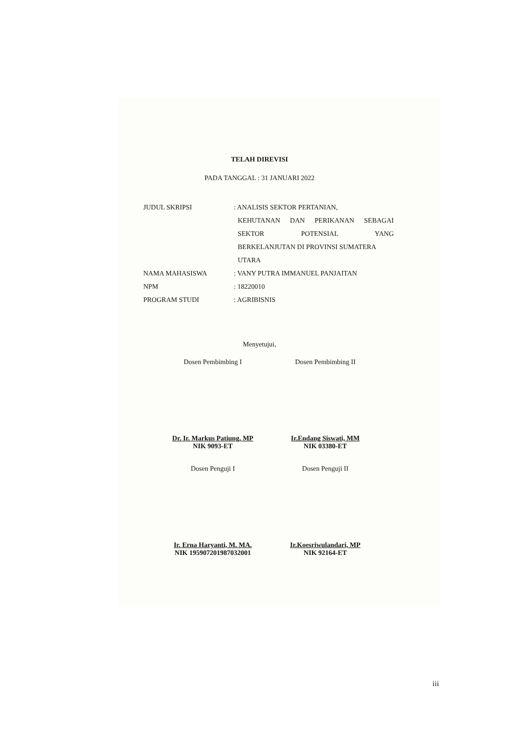TELAH DIREVISI
PADA TANGGAL : 31 JANUARI 2022
JUDUL SKRIPSI : ANALISIS SEKTOR PERTANIAN,
KEHUTANAN DAN PERIKANAN SEBAGAI
SEKTOR POTENSIAL YANG
BERKELANJUTAN DI PROVINSI SUMATERA
UTARA
NAMA MAHASISWA : VANY PUTRA IMMANUEL PANJAITAN
NPM : 18220010
PROGRAM STUDI : AGRIBISNIS
Menyetujui,
Dosen Pembimbing I
Dr. Ir. Markus Patiung, MP
NIK 9093-ET
Dosen Pembimbing II
Ir.Endang Siswati, MM
NIK 03380-ET
Dosen Penguji I
Ir. Erna Haryanti, M. MA.
NIK 195907201987032001
Dosen Penguji II
Ir.Koesriwulandari, MP
NIK 92164-ET
iii